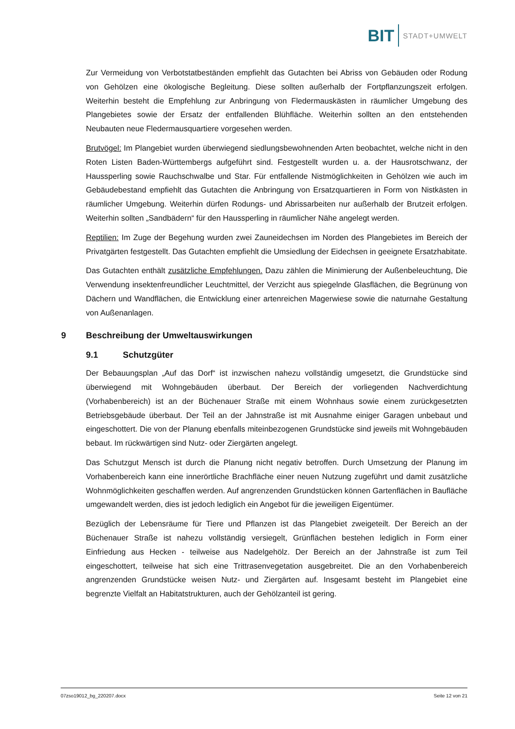BIT
STADT+UMWELT
Zur Vermeidung von Verbotstatbeständen empfiehlt das Gutachten bei Abriss von Gebäuden oder Rodung von Gehölzen eine ökologische Begleitung. Diese sollten außerhalb der Fortpflanzungszeit erfolgen. Weiterhin besteht die Empfehlung zur Anbringung von Fledermauskästen in räumlicher Umgebung des Plangebietes sowie der Ersatz der entfallenden Blühfläche. Weiterhin sollten an den entstehenden Neubauten neue Fledermausquartiere vorgesehen werden.
Brutvögel: Im Plangebiet wurden überwiegend siedlungsbewohnenden Arten beobachtet, welche nicht in den Roten Listen Baden-Württembergs aufgeführt sind. Festgestellt wurden u. a. der Hausrotschwanz, der Haussperling sowie Rauchschwalbe und Star. Für entfallende Nistmöglichkeiten in Gehölzen wie auch im Gebäudebestand empfiehlt das Gutachten die Anbringung von Ersatzquartieren in Form von Nistkästen in räumlicher Umgebung. Weiterhin dürfen Rodungs- und Abrissarbeiten nur außerhalb der Brutzeit erfolgen. Weiterhin sollten „Sandbädern“ für den Haussperling in räumlicher Nähe angelegt werden.
Reptilien: Im Zuge der Begehung wurden zwei Zauneidechsen im Norden des Plangebietes im Bereich der Privatgärten festgestellt. Das Gutachten empfiehlt die Umsiedlung der Eidechsen in geeignete Ersatzhabitate.
Das Gutachten enthält zusätzliche Empfehlungen. Dazu zählen die Minimierung der Außenbeleuchtung, Die Verwendung insektenfreundlicher Leuchtmittel, der Verzicht aus spiegelnde Glasflächen, die Begrünung von Dächern und Wandflächen, die Entwicklung einer artenreichen Magerwiese sowie die naturnahe Gestaltung von Außenanlagen.
9 Beschreibung der Umweltauswirkungen
9.1 Schutzgüter
Der Bebauungsplan „Auf das Dorf“ ist inzwischen nahezu vollständig umgesetzt, die Grundstücke sind überwiegend mit Wohngebäuden überbaut. Der Bereich der vorliegenden Nachverdichtung (Vorhabenbereich) ist an der Büchenauer Straße mit einem Wohnhaus sowie einem zurückgesetzten Betriebsgebäude überbaut. Der Teil an der Jahnstraße ist mit Ausnahme einiger Garagen unbebaut und eingeschottert. Die von der Planung ebenfalls miteinbezogenen Grundstücke sind jeweils mit Wohngebäuden bebaut. Im rückwärtigen sind Nutz- oder Ziergärten angelegt.
Das Schutzgut Mensch ist durch die Planung nicht negativ betroffen. Durch Umsetzung der Planung im Vorhabenbereich kann eine innerörtliche Brachfläche einer neuen Nutzung zugeführt und damit zusätzliche Wohnmöglichkeiten geschaffen werden. Auf angrenzenden Grundstücken können Gartenflächen in Baufläche umgewandelt werden, dies ist jedoch lediglich ein Angebot für die jeweiligen Eigentümer.
Bezüglich der Lebensräume für Tiere und Pflanzen ist das Plangebiet zweigeteilt. Der Bereich an der Büchenauer Straße ist nahezu vollständig versiegelt, Grünflächen bestehen lediglich in Form einer Einfriedung aus Hecken - teilweise aus Nadelgehölz. Der Bereich an der Jahnstraße ist zum Teil eingeschottert, teilweise hat sich eine Trittrasenvegetation ausgebreitet. Die an den Vorhabenbereich angrenzenden Grundstücke weisen Nutz- und Ziergärten auf. Insgesamt besteht im Plangebiet eine begrenzte Vielfalt an Habitatstrukturen, auch der Gehölzanteil ist gering.
07zso19012_bg_220207.docx Seite 12 von 21